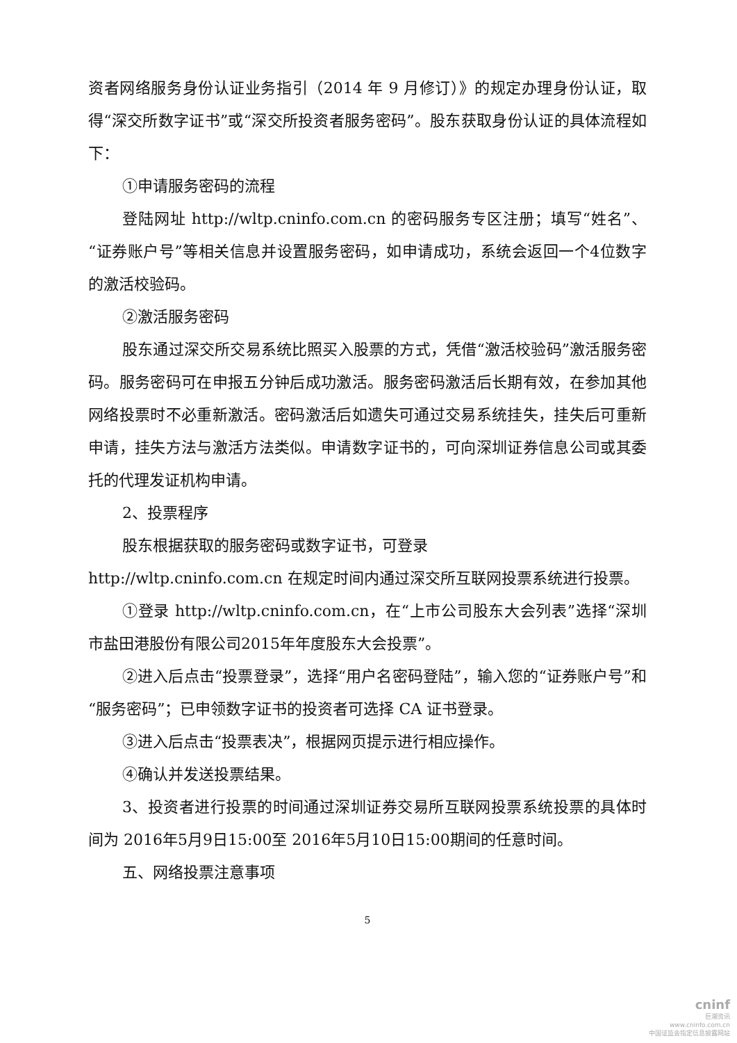资者网络服务身份认证业务指引（2014 年 9 月修订）》的规定办理身份认证，取得“深交所数字证书”或“深交所投资者服务密码”。股东获取身份认证的具体流程如下：
①申请服务密码的流程
登陆网址 http://wltp.cninfo.com.cn 的密码服务专区注册；填写“姓名”、“证券账户号”等相关信息并设置服务密码，如申请成功，系统会返回一个4位数字的激活校验码。
②激活服务密码
股东通过深交所交易系统比照买入股票的方式，凭借“激活校验码”激活服务密码。服务密码可在申报五分钟后成功激活。服务密码激活后长期有效，在参加其他网络投票时不必重新激活。密码激活后如遗失可通过交易系统挂失，挂失后可重新申请，挂失方法与激活方法类似。申请数字证书的，可向深圳证券信息公司或其委托的代理发证机构申请。
2、投票程序
股东根据获取的服务密码或数字证书，可登录
http://wltp.cninfo.com.cn 在规定时间内通过深交所互联网投票系统进行投票。
①登录 http://wltp.cninfo.com.cn，在“上市公司股东大会列表”选择“深圳市盐田港股份有限公司2015年年度股东大会投票”。
②进入后点击“投票登录”，选择“用户名密码登陆”，输入您的“证券账户号”和“服务密码”；已申领数字证书的投资者可选择 CA 证书登录。
③进入后点击“投票表决”，根据网页提示进行相应操作。
④确认并发送投票结果。
3、投资者进行投票的时间通过深圳证券交易所互联网投票系统投票的具体时间为 2016年5月9日15:00至 2016年5月10日15:00期间的任意时间。
五、网络投票注意事项
5
cninf
巨潮资讯
www.cninfo.com.cn
中国证监会指定信息披露网站